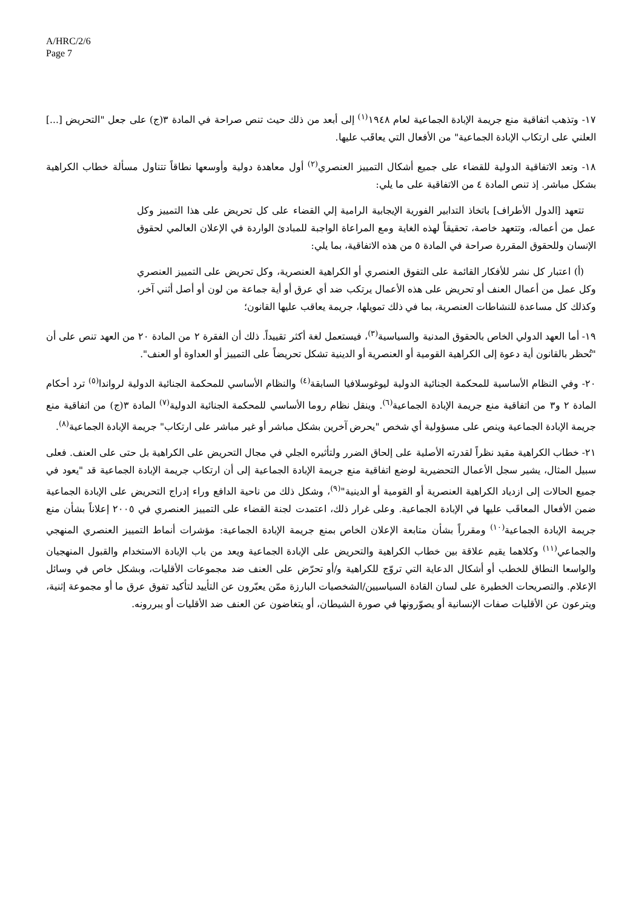A/HRC/2/6
Page 7
١٧- وتذهب اتفاقية منع جريمة الإبادة الجماعية لعام ١٩٤٨<sup>(١)</sup> إلى أبعد من ذلك حيث تنص صراحة في المادة ٣(ج) على جعل "التحريض [...] العلني على ارتكاب الإبادة الجماعية" من الأفعال التي يعاقَب عليها.
١٨- وتعد الاتفاقية الدولية للقضاء على جميع أشكال التمييز العنصري<sup>(٢)</sup> أول معاهدة دولية وأوسعها نطاقاً تتناول مسألة خطاب الكراهية بشكل مباشر. إذ تنص المادة ٤ من الاتفاقية على ما يلي:
تتعهد [الدول الأطراف] باتخاذ التدابير الفورية الإيجابية الرامية إلي القضاء على كل تحريض على هذا التمييز وكل عمل من أعماله، وتتعهد خاصة، تحقيقاً لهذه الغاية ومع المراعاة الواجبة للمبادئ الواردة في الإعلان العالمي لحقوق الإنسان وللحقوق المقررة صراحة في المادة ٥ من هذه الاتفاقية، بما يلي:
(أ) اعتبار كل نشر للأفكار القائمة على التفوق العنصري أو الكراهية العنصرية، وكل تحريض على التمييز العنصري وكل عمل من أعمال العنف أو تحريض على هذه الأعمال يرتكب ضد أي عرق أو أية جماعة من لون أو أصل أثني آخر، وكذلك كل مساعدة للنشاطات العنصرية، بما في ذلك تمويلها، جريمة يعاقب عليها القانون؛
١٩- أما العهد الدولي الخاص بالحقوق المدنية والسياسية<sup>(٣)</sup>، فيستعمل لغة أكثر تقييداً. ذلك أن الفقرة ٢ من المادة ٢٠ من العهد تنص على أن "تُحظر بالقانون أية دعوة إلى الكراهية القومية أو العنصرية أو الدينية تشكل تحريضاً على التمييز أو العداوة أو العنف".
٢٠- وفي النظام الأساسية للمحكمة الجنائية الدولية ليوغوسلافيا السابقة<sup>(٤)</sup> والنظام الأساسي للمحكمة الجنائية الدولية لرواندا<sup>(٥)</sup> ترد أحكام المادة ٢ و٣ من اتفاقية منع جريمة الإبادة الجماعية<sup>(٦)</sup>. وينقل نظام روما الأساسي للمحكمة الجنائية الدولية<sup>(٧)</sup> المادة ٣(ج) من اتفاقية منع جريمة الإبادة الجماعية وينص على مسؤولية أي شخص "يحرض آخرين بشكل مباشر أو غير مباشر على ارتكاب" جريمة الإبادة الجماعية<sup>(٨)</sup>.
٢١- خطاب الكراهية مقيد نظراً لقدرته الأصلية على إلحاق الضرر ولتأثيره الجلي في مجال التحريض على الكراهية بل حتى على العنف. فعلى سبيل المثال، يشير سجل الأعمال التحضيرية لوضع اتفاقية منع جريمة الإبادة الجماعية إلى أن ارتكاب جريمة الإبادة الجماعية قد "يعود في جميع الحالات إلى ازدياد الكراهية العنصرية أو القومية أو الدينية"<sup>(٩)</sup>، وشكل ذلك من ناحية الدافع وراء إدراج التحريض على الإبادة الجماعية ضمن الأفعال المعاقَب عليها في الإبادة الجماعية. وعلى غرار ذلك، اعتمدت لجنة القضاء على التمييز العنصري في ٢٠٠٥ إعلاناً بشأن منع جريمة الإبادة الجماعية<sup>(١٠)</sup> ومقرراً بشأن متابعة الإعلان الخاص بمنع جريمة الإبادة الجماعية: مؤشرات أنماط التمييز العنصري المنهجي والجماعي<sup>(١١)</sup> وكلاهما يقيم علاقة بين خطاب الكراهية والتحريض على الإبادة الجماعية ويعد من باب الإبادة الاستخدام والقبول المنهجيان والواسعا النطاق للخطب أو أشكال الدعاية التي تروّج للكراهية و/أو تحرّض على العنف ضد مجموعات الأقليات، وبشكل خاص في وسائل الإعلام. والتصريحات الخطيرة على لسان القادة السياسيين/الشخصيات البارزة ممّن يعبّرون عن التأييد لتأكيد تفوق عرق ما أو مجموعة إثنية، ويترعون عن الأقليات صفات الإنسانية أو يصوّرونها في صورة الشيطان، أو يتغاضون عن العنف ضد الأقليات أو يبررونه.